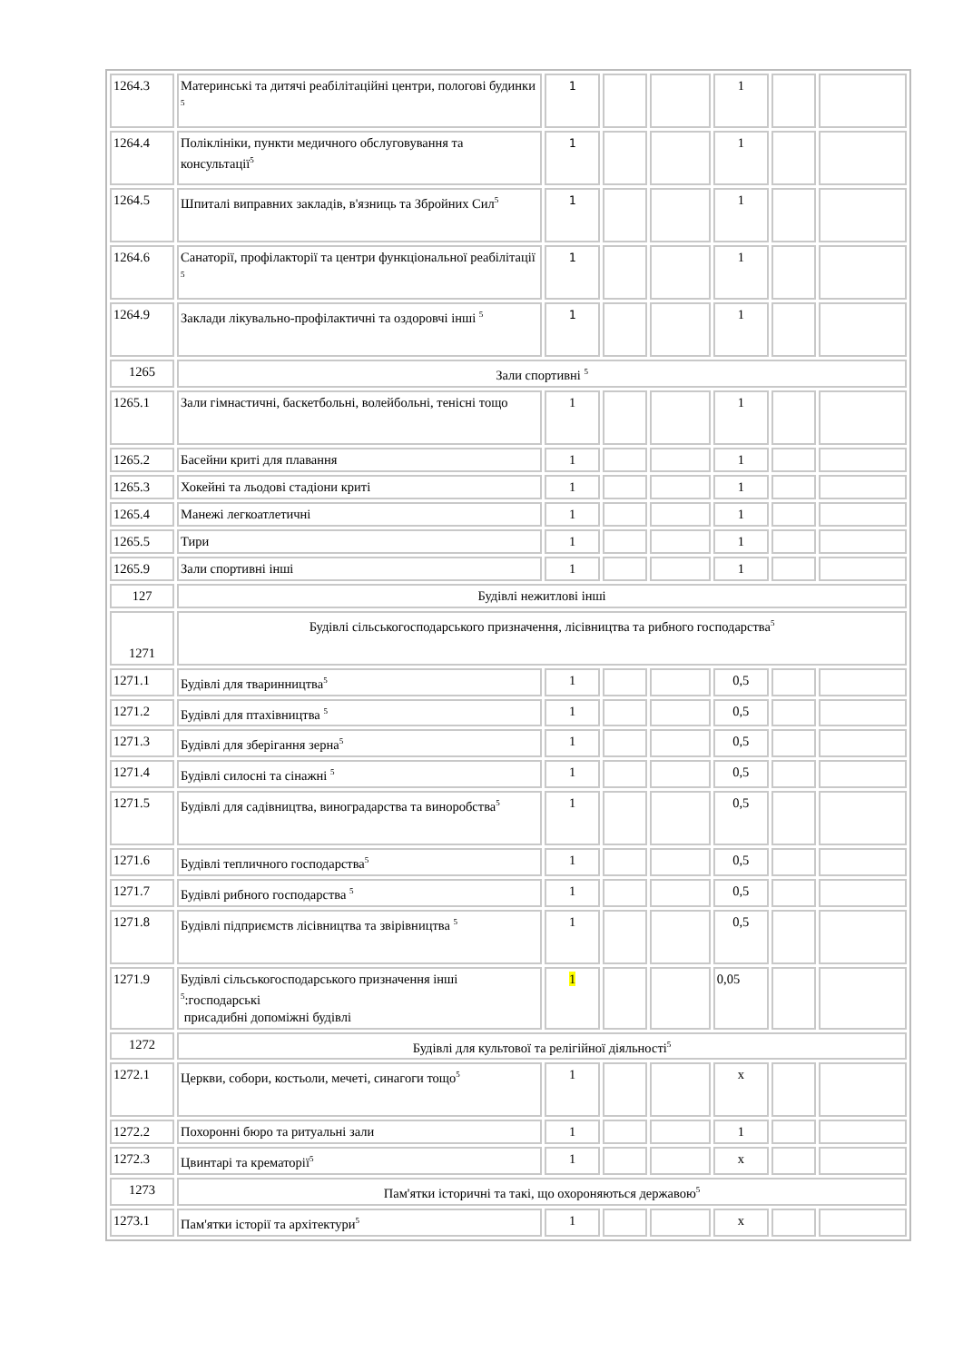| 1264.3 | Материнські та дитячі реабілітаційні центри, пологові будинки <sup>5</sup> | 1 | | | 1 | | |
| 1264.4 | Поліклініки, пункти медичного обслуговування та консультації<sup>5</sup> | 1 | | | 1 | | |
| 1264.5 | Шпиталі виправних закладів, в'язниць та Збройних Сил<sup>5</sup> | 1 | | | 1 | | |
| 1264.6 | Санаторії, профілакторії та центри функціональної реабілітації <sup>5</sup> | 1 | | | 1 | | |
| 1264.9 | Заклади лікувально-профілактичні та оздоровчі інші <sup>5</sup> | 1 | | | 1 | | |
| 1265 | Зали спортивні <sup>5</sup> | | | | | | |
| 1265.1 | Зали гімнастичні, баскетбольні, волейбольні, тенісні тощо | 1 | | | 1 | | |
| 1265.2 | Басейни криті для плавання | 1 | | | 1 | | |
| 1265.3 | Хокейні та льодові стадіони криті | 1 | | | 1 | | |
| 1265.4 | Манежі легкоатлетичні | 1 | | | 1 | | |
| 1265.5 | Тири | 1 | | | 1 | | |
| 1265.9 | Зали спортивні інші | 1 | | | 1 | | |
| 127 | Будівлі нежитлові інші | | | | | | |
| 1271 | Будівлі сільськогосподарського призначення, лісівництва та рибного господарства<sup>5</sup> | | | | | | |
| 1271.1 | Будівлі для тваринництва<sup>5</sup> | 1 | | | 0,5 | | |
| 1271.2 | Будівлі для птахівництва <sup>5</sup> | 1 | | | 0,5 | | |
| 1271.3 | Будівлі для зберігання зерна<sup>5</sup> | 1 | | | 0,5 | | |
| 1271.4 | Будівлі силосні та сінажні <sup>5</sup> | 1 | | | 0,5 | | |
| 1271.5 | Будівлі для садівництва, виноградарства та виноробства<sup>5</sup> | 1 | | | 0,5 | | |
| 1271.6 | Будівлі тепличного господарства<sup>5</sup> | 1 | | | 0,5 | | |
| 1271.7 | Будівлі рибного господарства <sup>5</sup> | 1 | | | 0,5 | | |
| 1271.8 | Будівлі підприємств лісівництва та звірівництва <sup>5</sup> | 1 | | | 0,5 | | |
| 1271.9 | Будівлі сільськогосподарського призначення інші <sup>5</sup>:господарські присадибні допоміжні будівлі | 1 | | | 0,05 | | |
| 1272 | Будівлі для культової та релігійної діяльності<sup>5</sup> | | | | | | |
| 1272.1 | Церкви, собори, костьоли, мечеті, синагоги тощо<sup>5</sup> | 1 | | | х | | |
| 1272.2 | Похоронні бюро та ритуальні зали | 1 | | | 1 | | |
| 1272.3 | Цвинтарі та крематорії<sup>5</sup> | 1 | | | х | | |
| 1273 | Пам'ятки історичні та такі, що охороняються державою<sup>5</sup> | | | | | | |
| 1273.1 | Пам'ятки історії та архітектури<sup>5</sup> | 1 | | | х | | |